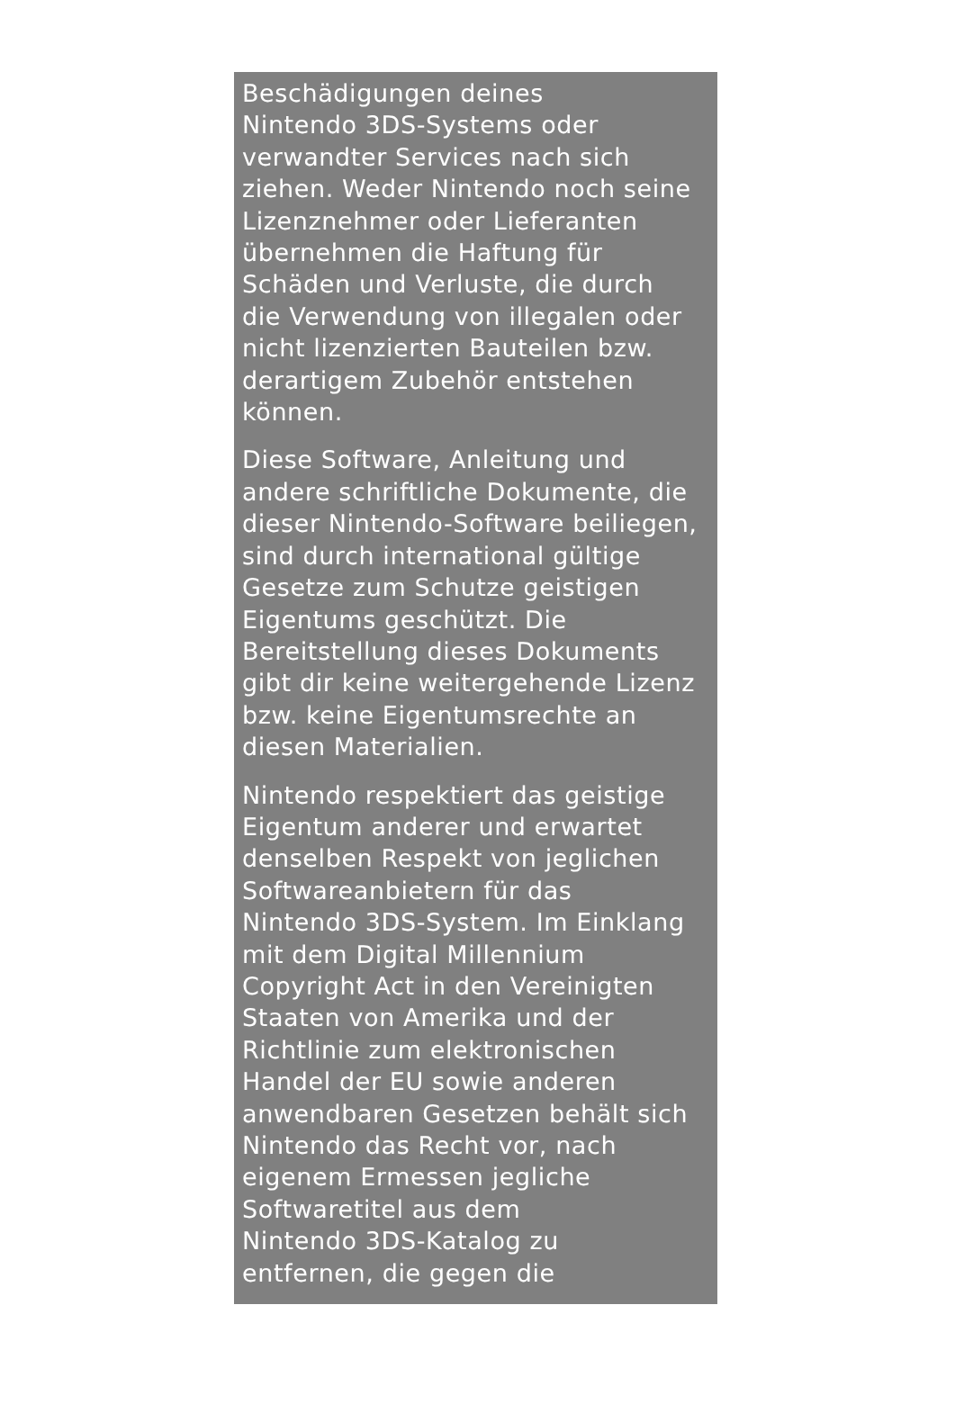Beschädigungen deines
Nintendo 3DS-Systems oder
verwandter Services nach sich
ziehen. Weder Nintendo noch seine
Lizenznehmer oder Lieferanten
übernehmen die Haftung für
Schäden und Verluste, die durch
die Verwendung von illegalen oder
nicht lizenzierten Bauteilen bzw.
derartigem Zubehör entstehen
können.
Diese Software, Anleitung und
andere schriftliche Dokumente, die
dieser Nintendo-Software beiliegen,
sind durch international gültige
Gesetze zum Schutze geistigen
Eigentums geschützt. Die
Bereitstellung dieses Dokuments
gibt dir keine weitergehende Lizenz
bzw. keine Eigentumsrechte an
diesen Materialien.
Nintendo respektiert das geistige
Eigentum anderer und erwartet
denselben Respekt von jeglichen
Softwareanbietern für das
Nintendo 3DS-System. Im Einklang
mit dem Digital Millennium
Copyright Act in den Vereinigten
Staaten von Amerika und der
Richtlinie zum elektronischen
Handel der EU sowie anderen
anwendbaren Gesetzen behält sich
Nintendo das Recht vor, nach
eigenem Ermessen jegliche
Softwaretitel aus dem
Nintendo 3DS-Katalog zu
entfernen, die gegen die